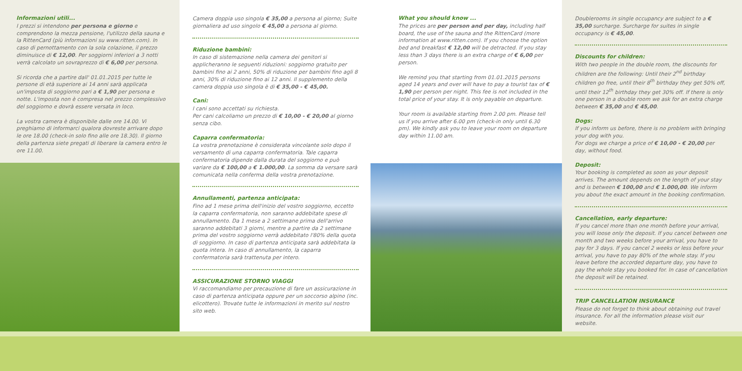Informazioni utili...
I prezzi si intendono per persona e giorno e comprendono la mezza pensione, l'utilizzo della sauna e la RittenCard (più informazioni su www.ritten.com). In caso di pernottamento con la sola colazione, il prezzo diminuisce di € 12,00. Per soggiorni inferiori a 3 notti verrà calcolato un sovraprezzo di € 6,00 per persona.
Si ricorda che a partire dall' 01.01.2015 per tutte le persone di età superiore ai 14 anni sarà applicata un'imposta di soggiorno pari a € 1,90 per persona e notte. L'imposta non è compresa nel prezzo complessivo del soggiorno e dovrà essere versata in loco.
La vostra camera è disponibile dalle ore 14.00. Vi preghiamo di informarci qualora dovreste arrivare dopo le ore 18.00 (check-in solo fino alle ore 18.30). Il giorno della partenza siete pregati di liberare la camera entro le ore 11.00.
Camera doppia uso singola € 35,00 a persona al giorno; Suite giornaliera ad uso singolo € 45,00 a persona al giorno.
Riduzione bambini:
In caso di sistemazione nella camera dei genitori si applicheranno le seguenti riduzioni: soggiorno gratuito per bambini fino ai 2 anni, 50% di riduzione per bambini fino agli 8 anni, 30% di riduzione fino ai 12 anni. Il supplemento della camera doppia uso singola è di € 35,00 - € 45,00.
Cani:
I cani sono accettati su richiesta.
Per cani calcoliamo un prezzo di € 10,00 - € 20,00 al giorno senza cibo.
Caparra confermatoria:
La vostra prenotazione è considerata vincolante solo dopo il versamento di una caparra confermatoria. Tale caparra confermatoria dipende dalla durata del soggiorno e può variare da € 100,00 a € 1.000,00. La somma da versare sarà comunicata nella conferma della vostra prenotazione.
Annullamenti, partenza anticipata:
Fino ad 1 mese prima dell'inizio del vostro soggiorno, eccetto la caparra confermatoria, non saranno addebitate spese di annullamento. Da 1 mese a 2 settimane prima dell'arrivo saranno addebitati 3 giorni, mentre a partire da 2 settimane prima del vostro soggiorno verrà addebitato l'80% della quota di soggiorno. In caso di partenza anticipata sarà addebitata la quota intera. In caso di annullamento, la caparra confermatoria sarà trattenuta per intero.
ASSICURAZIONE STORNO VIAGGI
Vi raccomandiamo per precauzione di fare un assicurazione in caso di partenza anticipata oppure per un soccorso alpino (inc. elicottero). Trovate tutte le informazioni in merito sul nostro sito web.
What you should know ...
The prices are per person and per day, including half board, the use of the sauna and the RittenCard (more information at www.ritten.com). If you choose the option bed and breakfast € 12,00 will be detracted. If you stay less than 3 days there is an extra charge of € 6,00 per person.
We remind you that starting from 01.01.2015 persons aged 14 years and over will have to pay a tourist tax of € 1,90 per person per night. This fee is not included in the total price of your stay. It is only payable on departure.
Your room is available starting from 2.00 pm. Please tell us if you arrive after 6.00 pm (check-in only until 6.30 pm). We kindly ask you to leave your room on departure day within 11.00 am.
Doublerooms in single occupancy are subject to a € 35,00 surcharge. Surcharge for suites in single occupancy is € 45,00.
Discounts for children:
With two people in the double room, the discounts for children are the following: Until their 2<sup>nd</sup> birthday children go free, until their 8<sup>th</sup> birthday they get 50% off, until their 12<sup>th</sup> birthday they get 30% off. If there is only one person in a double room we ask for an extra charge between € 35,00 and € 45,00.
Dogs:
If you inform us before, there is no problem with bringing your dog with you.
For dogs we charge a price of € 10,00 - € 20,00 per day, without food.
Deposit:
Your booking is completed as soon as your deposit arrives. The amount depends on the length of your stay and is between € 100,00 and € 1.000,00. We inform you about the exact amount in the booking confirmation.
Cancellation, early departure:
If you cancel more than one month before your arrival, you will loose only the deposit. If you cancel between one month and two weeks before your arrival, you have to pay for 3 days. If you cancel 2 weeks or less before your arrival, you have to pay 80% of the whole stay. If you leave before the accorded departure day, you have to pay the whole stay you booked for. In case of cancellation the deposit will be retained.
TRIP CANCELLATION INSURANCE
Please do not forget to think about obtaining out travel insurance. For all the information please visit our website.